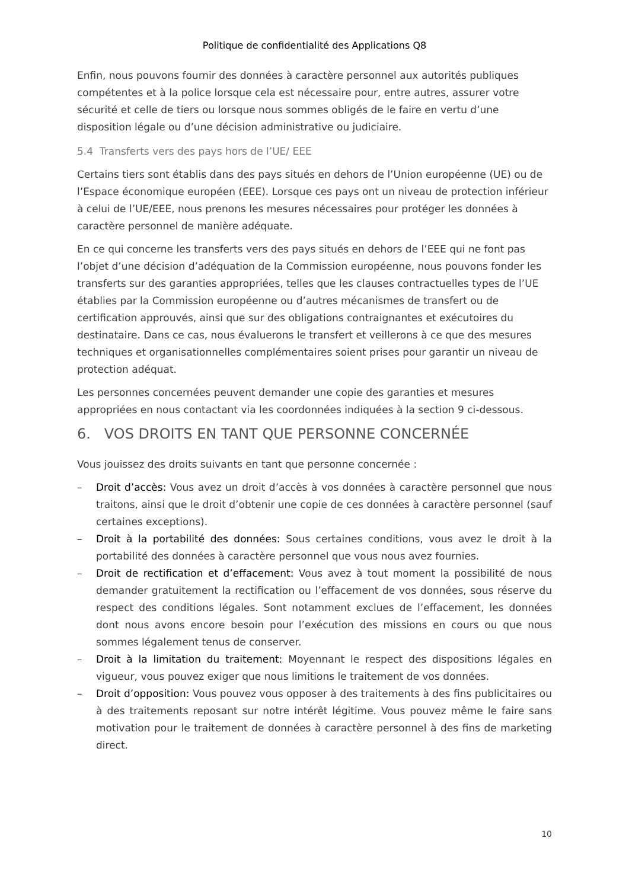Politique de confidentialité des Applications Q8
Enfin, nous pouvons fournir des données à caractère personnel aux autorités publiques compétentes et à la police lorsque cela est nécessaire pour, entre autres, assurer votre sécurité et celle de tiers ou lorsque nous sommes obligés de le faire en vertu d’une disposition légale ou d’une décision administrative ou judiciaire.
5.4 Transferts vers des pays hors de l’UE/ EEE
Certains tiers sont établis dans des pays situés en dehors de l’Union européenne (UE) ou de l’Espace économique européen (EEE). Lorsque ces pays ont un niveau de protection inférieur à celui de l’UE/EEE, nous prenons les mesures nécessaires pour protéger les données à caractère personnel de manière adéquate.
En ce qui concerne les transferts vers des pays situés en dehors de l’EEE qui ne font pas l’objet d’une décision d’adéquation de la Commission européenne, nous pouvons fonder les transferts sur des garanties appropriées, telles que les clauses contractuelles types de l’UE établies par la Commission européenne ou d’autres mécanismes de transfert ou de certification approuvés, ainsi que sur des obligations contraignantes et exécutoires du destinataire. Dans ce cas, nous évaluerons le transfert et veillerons à ce que des mesures techniques et organisationnelles complémentaires soient prises pour garantir un niveau de protection adéquat.
Les personnes concernées peuvent demander une copie des garanties et mesures appropriées en nous contactant via les coordonnées indiquées à la section 9 ci-dessous.
6. VOS DROITS EN TANT QUE PERSONNE CONCERNÉE
Vous jouissez des droits suivants en tant que personne concernée :
– Droit d’accès: Vous avez un droit d’accès à vos données à caractère personnel que nous traitons, ainsi que le droit d’obtenir une copie de ces données à caractère personnel (sauf certaines exceptions).
– Droit à la portabilité des données: Sous certaines conditions, vous avez le droit à la portabilité des données à caractère personnel que vous nous avez fournies.
– Droit de rectification et d’effacement: Vous avez à tout moment la possibilité de nous demander gratuitement la rectification ou l’effacement de vos données, sous réserve du respect des conditions légales. Sont notamment exclues de l’effacement, les données dont nous avons encore besoin pour l’exécution des missions en cours ou que nous sommes légalement tenus de conserver.
– Droit à la limitation du traitement: Moyennant le respect des dispositions légales en vigueur, vous pouvez exiger que nous limitions le traitement de vos données.
– Droit d’opposition: Vous pouvez vous opposer à des traitements à des fins publicitaires ou à des traitements reposant sur notre intérêt légitime. Vous pouvez même le faire sans motivation pour le traitement de données à caractère personnel à des fins de marketing direct.
10